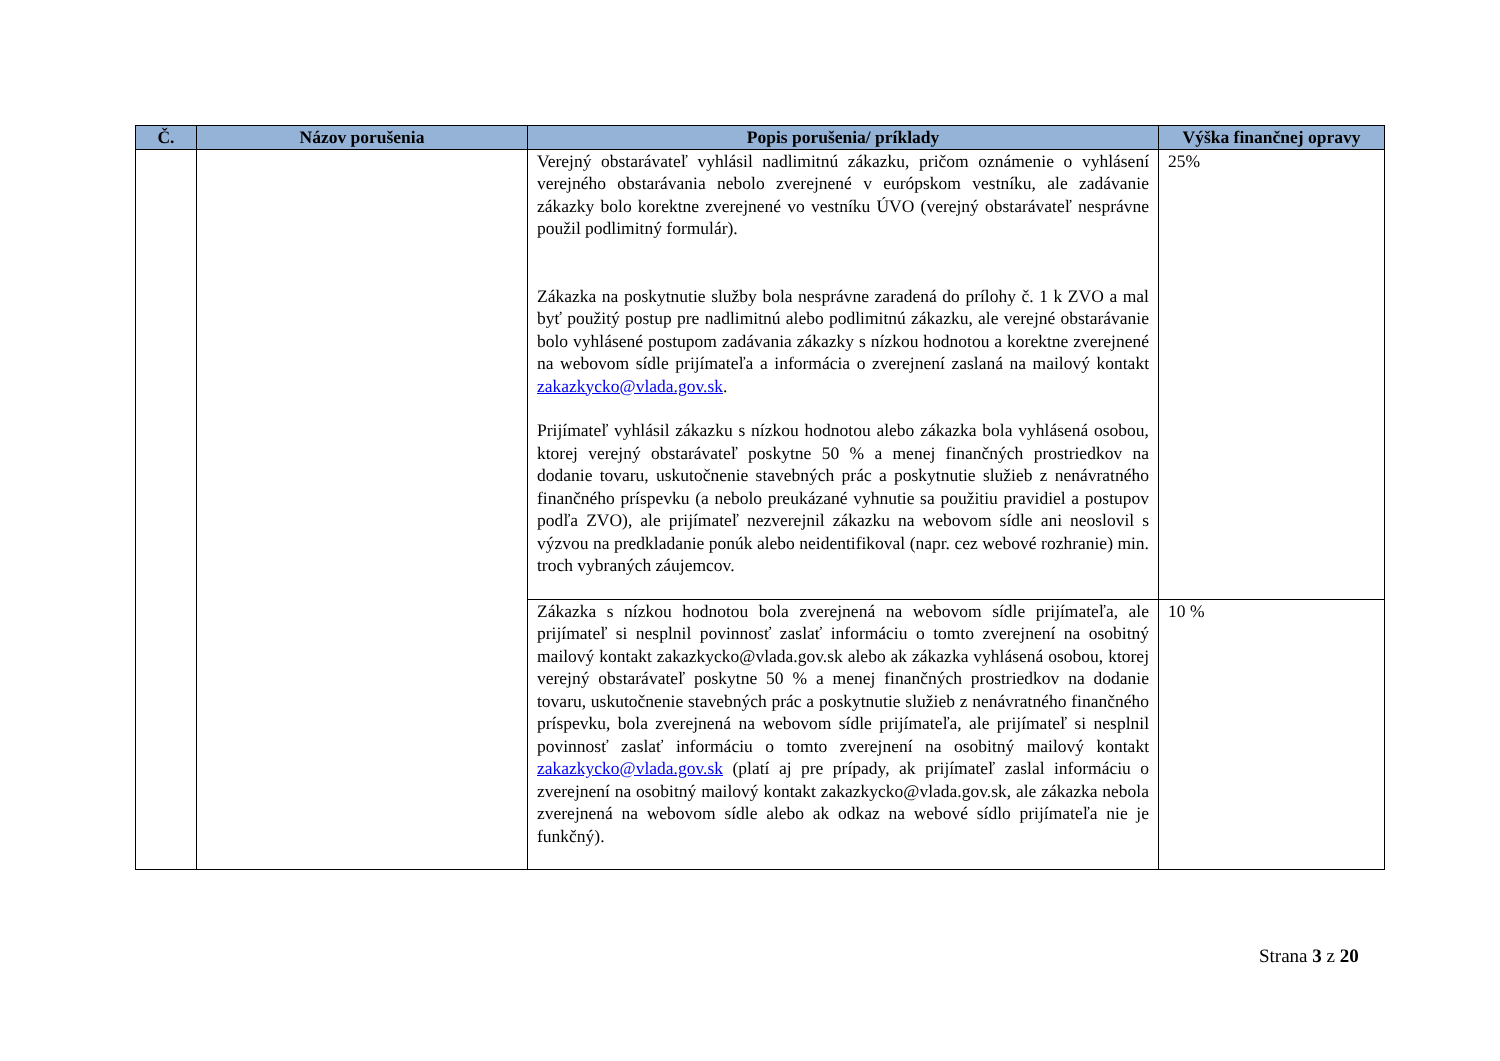| Č. | Názov porušenia | Popis porušenia/ príklady | Výška finančnej opravy |
| --- | --- | --- | --- |
| | | Verejný obstarávateľ vyhlásil nadlimitnú zákazku, pričom oznámenie o vyhlásení verejného obstarávania nebolo zverejnené v európskom vestníku, ale zadávanie zákazky bolo korektne zverejnené vo vestníku ÚVO (verejný obstarávateľ nesprávne použil podlimitný formulár). Zákazka na poskytnutie služby bola nesprávne zaradená do prílohy č. 1 k ZVO a mal byť použitý postup pre nadlimitnú alebo podlimitnú zákazku, ale verejné obstarávanie bolo vyhlásené postupom zadávania zákazky s nízkou hodnotou a korektne zverejnené na webovom sídle prijímateľa a informácia o zverejnení zaslaná na mailový kontakt zakazkycko@vlada.gov.sk . Prijímateľ vyhlásil zákazku s nízkou hodnotou alebo zákazka bola vyhlásená osobou, ktorej verejný obstarávateľ poskytne 50 % a menej finančných prostriedkov na dodanie tovaru, uskutočnenie stavebných prác a poskytnutie služieb z nenávratného finančného príspevku (a nebolo preukázané vyhnutie sa použitiu pravidiel a postupov podľa ZVO), ale prijímateľ nezverejnil zákazku na webovom sídle ani neoslovil s výzvou na predkladanie ponúk alebo neidentifikoval (napr. cez webové rozhranie) min. troch vybraných záujemcov. | 25% |
| | | Zákazka s nízkou hodnotou bola zverejnená na webovom sídle prijímateľa, ale prijímateľ si nesplnil povinnosť zaslať informáciu o tomto zverejnení na osobitný mailový kontakt zakazkycko@vlada.gov.sk alebo ak zákazka vyhlásená osobou, ktorej verejný obstarávateľ poskytne 50 % a menej finančných prostriedkov na dodanie tovaru, uskutočnenie stavebných prác a poskytnutie služieb z nenávratného finančného príspevku, bola zverejnená na webovom sídle prijímateľa, ale prijímateľ si nesplnil povinnosť zaslať informáciu o tomto zverejnení na osobitný mailový kontakt zakazkycko@vlada.gov.sk (platí aj pre prípady, ak prijímateľ zaslal informáciu o zverejnení na osobitný mailový kontakt zakazkycko@vlada.gov.sk, ale zákazka nebola zverejnená na webovom sídle alebo ak odkaz na webové sídlo prijímateľa nie je funkčný). | 10 % |
Strana 3 z 20